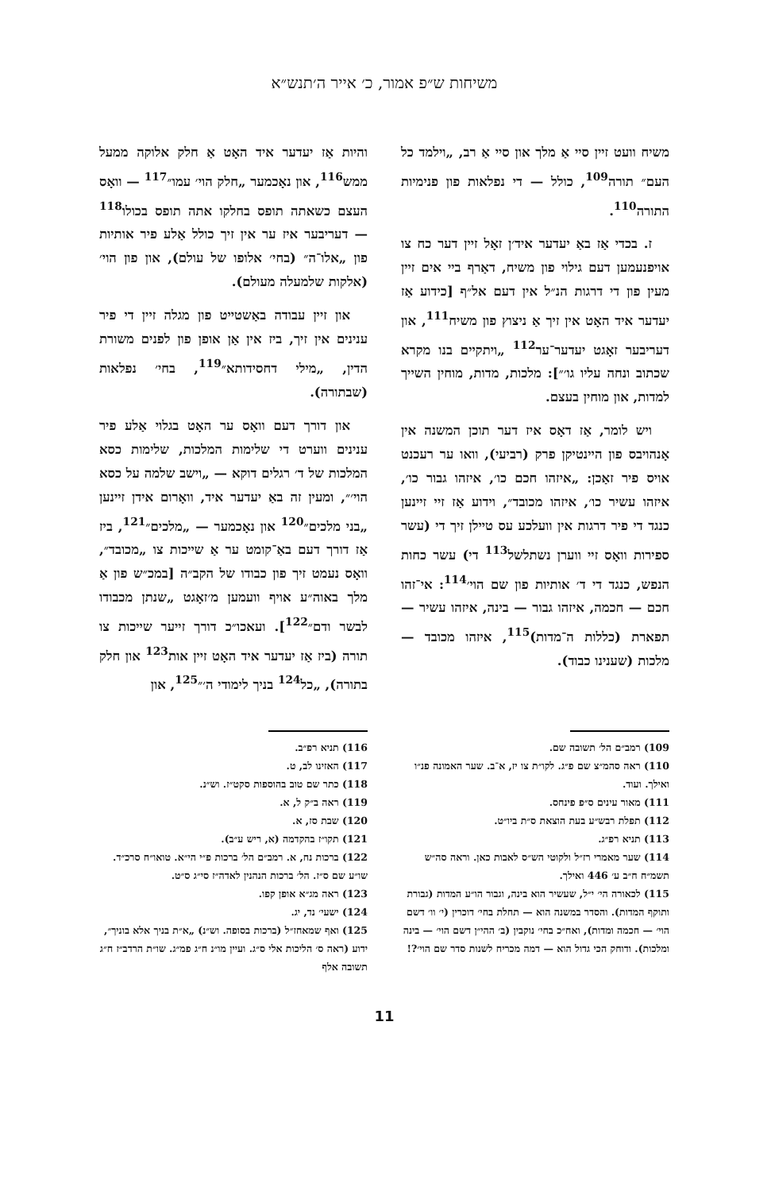משיחות ש״פ אמור, כ׳ אייר ה׳תנש״א
משיח וועט זיין סיי אַ מלך און סיי אַ רב, „וילמד כל העם״ תורה<sup>109</sup>, כולל — די נפלאות פון פנימיות התורה<sup>110</sup>.
ז. בכדי אַז באַ יעדער איד׳ן זאָל זיין דער כח צו אויפנעמען דעם גילוי פון משיח, דאַרף ביי אים זיין מעין פון די דרגות הנ״ל אין דעם אל״ף [כידוע אַז יעדער איד האָט אין זיך אַ ניצוץ פון משיח<sup>111</sup>, און דעריבער זאָגט יעדער־ער<sup>112</sup> „ויתקיים בנו מקרא שכתוב ונחה עליו גו׳״]: מלכות, מדות, מוחין השייך למדות, און מוחין בעצם.
ויש לומר, אַז דאָס איז דער תוכן המשנה אין אָנהויבס פון היינטיקן פרק (רביעי), וואו ער רעכנט אויס פיר זאַכן: „איזהו חכם כו׳, איזהו גבור כו׳, איזהו עשיר כו׳, איזהו מכובד״, וידוע אַז זיי זיינען כנגד די פיר דרגות אין וועלכע עס טיילן זיך די (עשר ספירות וואָס זיי ווערן נשתלשל<sup>113</sup> די) עשר כחות הנפש, כנגד די ד׳ אותיות פון שם הוי׳<sup>114</sup>: אי־זהו חכם — חכמה, איזהו גבור — בינה, איזהו עשיר — תפארת (כללות ה־מדות)<sup>115</sup>, איזהו מכובד — מלכות (שענינו כבוד).
והיות אַז יעדער איד האָט אַ חלק אלוקה ממעל ממש<sup>116</sup>, און נאָכמער „חלק הוי׳ עמו״<sup>117</sup> — וואָס העצם כשאתה תופס בחלקו אתה תופס בכולו<sup>118</sup> — דעריבער איז ער אין זיך כולל אַלע פיר אותיות פון „אלו־ה״ (בחי׳ אלופו של עולם), און פון הוי׳ (אלקות שלמעלה מעולם).
און זיין עבודה באַשטייט פון מגלה זיין די פיר ענינים אין זיך, ביז אין אַן אופן פון לפנים משורת הדין, „מילי דחסידותא״<sup>119</sup>, בחי׳ נפלאות (שבתורה).
און דורך דעם וואָס ער האָט בגלוי אַלע פיר ענינים ווערט די שלימות המלכות, שלימות כסא המלכות של ד׳ רגלים דוקא — „וישב שלמה על כסא הוי׳״, ומעין זה באַ יעדער איד, וואָרום אידן זיינען „בני מלכים״<sup>120</sup> און נאָכמער — „מלכים״<sup>121</sup>, ביז אַז דורך דעם באַ־קומט ער אַ שייכות צו „מכובד״, וואָס נעמט זיך פון כבודו של הקב״ה [במכ״ש פון אַ מלך באוה״ע אויף וועמען מ׳זאָגט „שנתן מכבודו לבשר ודם״<sup>122</sup>]. ועאכו״כ דורך זייער שייכות צו תורה (ביז אַז יעדער איד האָט זיין אות<sup>123</sup> און חלק בתורה), „כל<sup>124</sup> בניך לימודי ה׳״<sup>125</sup>, און
109) רמב״ם הל׳ תשובה שם.
110) ראה סהמ״צ שם פ״ג. לקו״ת צו יז, א־ב. שער האמונה פנ״ו ואילך. ועוד.
111) מאור עינים ס״פ פינחס.
112) תפלת רבש״ע בעת הוצאת ס״ת ביו״ט.
113) תניא רפ״ג.
114) שער מאמרי רז״ל ולקוטי הש״ס לאבות כאן. וראה סה״ש תשמ״ח ח״ב ע׳ 446 ואילך.
115) לכאורה הי׳ י״ל, שעשיר הוא בינה, וגבור הו״ע המדות (גבורת ותוקף המדות). והסדר במשנה הוא — תחלת בחי׳ דוכרין (י׳ וו׳ דשם הוי׳ — חכמה ומדות), ואח״כ בחי׳ נוקבין (ב׳ ההי״ן דשם הוי׳ — בינה ומלכות). ודוחק הכי גדול הוא — דמה מכריח לשנות סדר שם הוי׳?!
116) תניא רפ״ב.
117) האזינו לב, ט.
118) כתר שם טוב בהוספות סקט״ז. וש״נ.
119) ראה ב״ק ל, א.
120) שבת סז, א.
121) תקו״ז בהקדמה (א, ריש ע״ב).
122) ברכות נח, א. רמב״ם הל׳ ברכות פ״י הי״א. טואו״ח סרכ״ד. שו״ע שם ס״ז. הל׳ ברכות הנהנין לאדה״ז סי״ג ס״ט.
123) ראה מג״א אופן קפו.
124) ישעי׳ נד, יג.
125) ואף שמאחז״ל (ברכות בסופה. וש״נ) „א״ת בניך אלא בוניך״, ידוע (ראה ס׳ הליכות אלי ס״ג. ועיין מו״נ ח״ג פמ״ג. שו״ת הרדב״ז ח״ג תשובה אלף
11